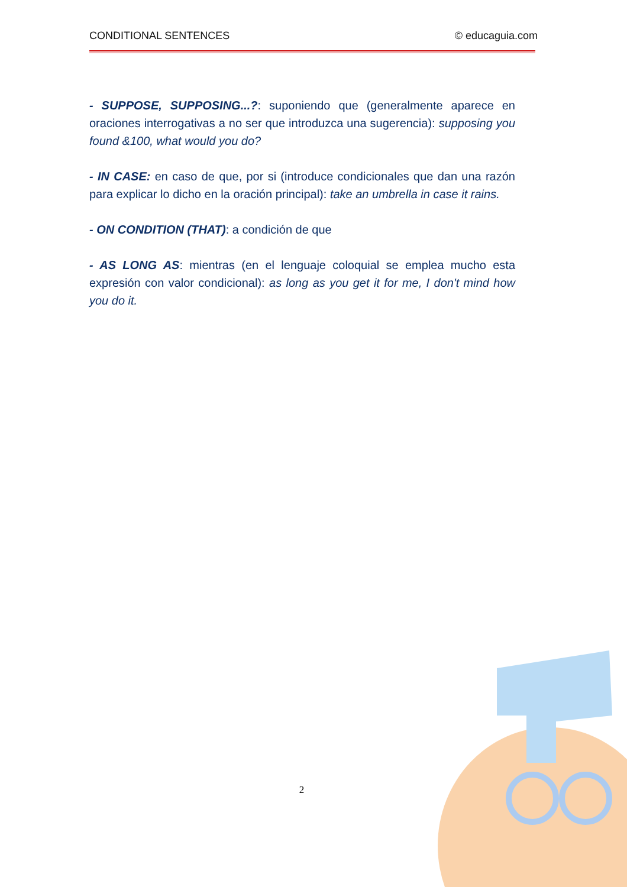CONDITIONAL SENTENCES © educaguia.com
- SUPPOSE, SUPPOSING...?: suponiendo que (generalmente aparece en oraciones interrogativas a no ser que introduzca una sugerencia): supposing you found &100, what would you do?
- IN CASE: en caso de que, por si (introduce condicionales que dan una razón para explicar lo dicho en la oración principal): take an umbrella in case it rains.
- ON CONDITION (THAT): a condición de que
- AS LONG AS: mientras (en el lenguaje coloquial se emplea mucho esta expresión con valor condicional): as long as you get it for me, I don't mind how you do it.
2